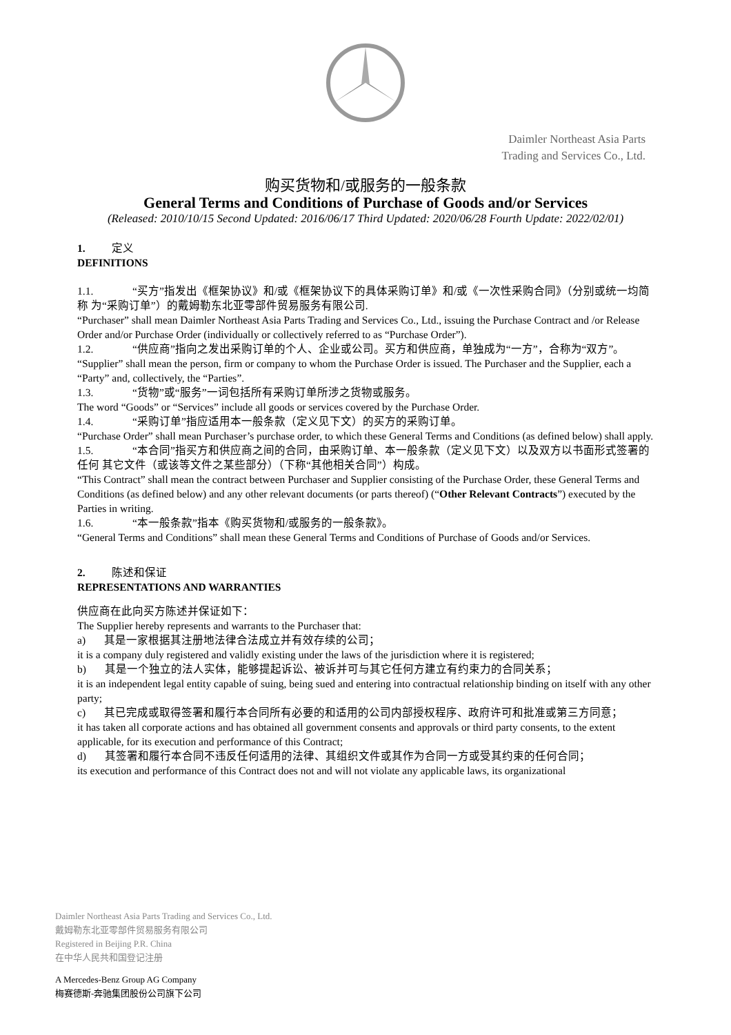Daimler Northeast Asia Parts
Trading and Services Co., Ltd.
购买货物和/或服务的一般条款
General Terms and Conditions of Purchase of Goods and/or Services
(Released: 2010/10/15 Second Updated: 2016/06/17 Third Updated: 2020/06/28 Fourth Update: 2022/02/01)
1. 定义
DEFINITIONS
1.1. “买方”指发出《框架协议》和/或《框架协议下的具体采购订单》和/或《一次性采购合同》（分别或统一均简称 为“采购订单”）的戴姆勒东北亚零部件贸易服务有限公司.
“Purchaser” shall mean Daimler Northeast Asia Parts Trading and Services Co., Ltd., issuing the Purchase Contract and /or Release Order and/or Purchase Order (individually or collectively referred to as “Purchase Order”).
1.2. “供应商”指向之发出采购订单的个人、企业或公司。买方和供应商，单独成为“一方”，合称为“双方”。“Supplier” shall mean the person, firm or company to whom the Purchase Order is issued. The Purchaser and the Supplier, each a “Party” and, collectively, the “Parties”.
1.3. “货物”或“服务”一词包括所有采购订单所涉之货物或服务。
The word “Goods” or “Services” include all goods or services covered by the Purchase Order.
1.4. “采购订单”指应适用本一般条款（定义见下文）的买方的采购订单。
“Purchase Order” shall mean Purchaser’s purchase order, to which these General Terms and Conditions (as defined below) shall apply.
1.5. “本合同”指买方和供应商之间的合同，由采购订单、本一般条款（定义见下文）以及双方以书面形式签署的任何 其它文件（或该等文件之某些部分）（下称“其他相关合同”）构成。
“This Contract” shall mean the contract between Purchaser and Supplier consisting of the Purchase Order, these General Terms and Conditions (as defined below) and any other relevant documents (or parts thereof) (“Other Relevant Contracts”) executed by the Parties in writing.
1.6. “本一般条款”指本《购买货物和/或服务的一般条款》。
“General Terms and Conditions” shall mean these General Terms and Conditions of Purchase of Goods and/or Services.
2. 陈述和保证
REPRESENTATIONS AND WARRANTIES
供应商在此向买方陈述并保证如下：
The Supplier hereby represents and warrants to the Purchaser that:
a) 其是一家根据其注册地法律合法成立并有效存续的公司；
it is a company duly registered and validly existing under the laws of the jurisdiction where it is registered;
b) 其是一个独立的法人实体，能够提起诉讼、被诉并可与其它任何方建立有约束力的合同关系；
it is an independent legal entity capable of suing, being sued and entering into contractual relationship binding on itself with any other party;
c) 其已完成或取得签署和履行本合同所有必要的和适用的公司内部授权程序、政府许可和批准或第三方同意；
it has taken all corporate actions and has obtained all government consents and approvals or third party consents, to the extent applicable, for its execution and performance of this Contract;
d) 其签署和履行本合同不违反任何适用的法律、其组织文件或其作为合同一方或受其约束的任何合同；
its execution and performance of this Contract does not and will not violate any applicable laws, its organizational
Daimler Northeast Asia Parts Trading and Services Co., Ltd.
戴姆勒东北亚零部件贸易服务有限公司
Registered in Beijing P.R. China
在中华人民共和国登记注册
A Mercedes-Benz Group AG Company
梅赛德斯-奔驰集团股份公司旗下公司